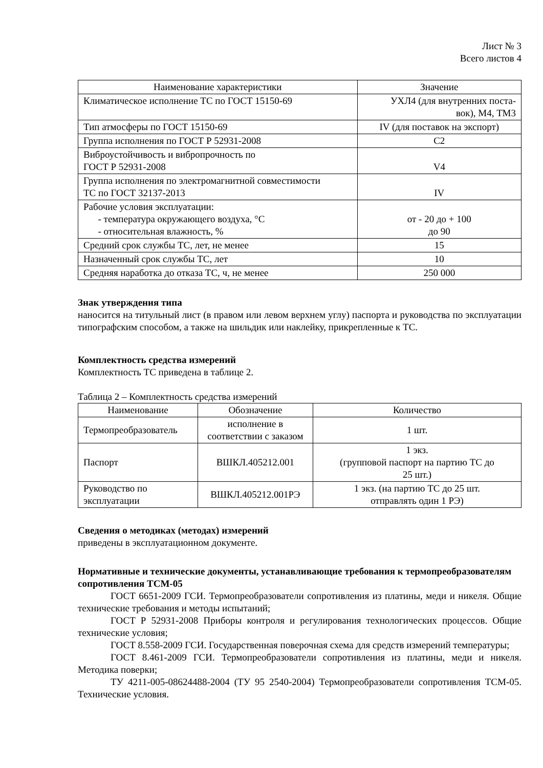Лист № 3
Всего листов 4
| Наименование характеристики | Значение |
| --- | --- |
| Климатическое исполнение ТС по ГОСТ 15150-69 | УХЛ4 (для внутренних поста- вок), М4, ТМ3 |
| Тип атмосферы по ГОСТ 15150-69 | IV (для поставок на экспорт) |
| Группа исполнения по ГОСТ Р 52931-2008 | С2 |
| Виброустойчивость и вибропрочность по ГОСТ Р 52931-2008 | V4 |
| Группа исполнения по электромагнитной совместимости ТС по ГОСТ 32137-2013 | IV |
| Рабочие условия эксплуатации: - температура окружающего воздуха, °С - относительная влажность, % | от - 20 до + 100 до 90 |
| Средний срок службы ТС, лет, не менее | 15 |
| Назначенный срок службы ТС, лет | 10 |
| Средняя наработка до отказа ТС, ч, не менее | 250 000 |
Знак утверждения типа
наносится на титульный лист (в правом или левом верхнем углу) паспорта и руководства по эксплуатации типографским способом, а также на шильдик или наклейку, прикрепленные к ТС.
Комплектность средства измерений
Комплектность ТС приведена в таблице 2.
Таблица 2 – Комплектность средства измерений
| Наименование | Обозначение | Количество |
| --- | --- | --- |
| Термопреобразователь | исполнение в соответствии с заказом | 1 шт. |
| Паспорт | ВШКЛ.405212.001 | 1 экз. (групповой паспорт на партию ТС до 25 шт.) |
| Руководство по эксплуатации | ВШКЛ.405212.001РЭ | 1 экз. (на партию ТС до 25 шт. отправлять один 1 РЭ) |
Сведения о методиках (методах) измерений
приведены в эксплуатационном документе.
Нормативные и технические документы, устанавливающие требования к термопреобразователям сопротивления ТСМ-05
ГОСТ 6651-2009 ГСИ. Термопреобразователи сопротивления из платины, меди и никеля. Общие технические требования и методы испытаний;
ГОСТ Р 52931-2008 Приборы контроля и регулирования технологических процессов. Общие технические условия;
ГОСТ 8.558-2009 ГСИ. Государственная поверочная схема для средств измерений температуры;
ГОСТ 8.461-2009 ГСИ. Термопреобразователи сопротивления из платины, меди и никеля. Методика поверки;
ТУ 4211-005-08624488-2004 (ТУ 95 2540-2004) Термопреобразователи сопротивления ТСМ-05. Технические условия.